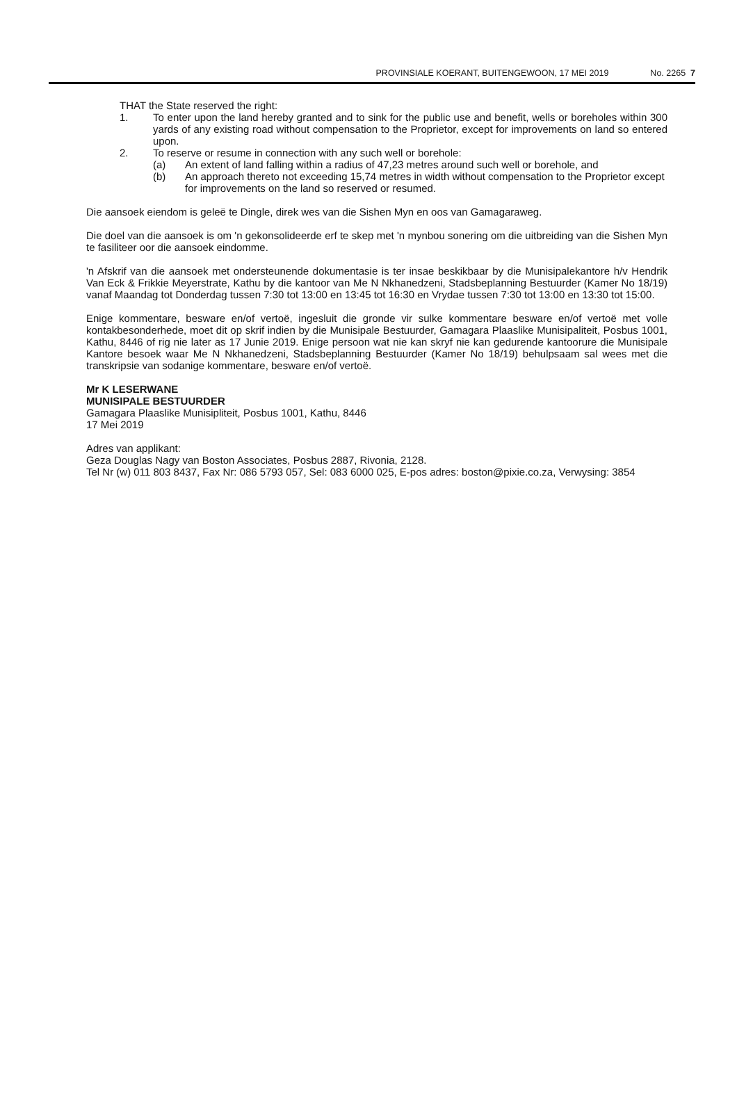PROVINSIALE KOERANT, BUITENGEWOON, 17 MEI 2019 No. 2265 7
THAT the State reserved the right:
1. To enter upon the land hereby granted and to sink for the public use and benefit, wells or boreholes within 300 yards of any existing road without compensation to the Proprietor, except for improvements on land so entered upon.
2. To reserve or resume in connection with any such well or borehole:
(a) An extent of land falling within a radius of 47,23 metres around such well or borehole, and
(b) An approach thereto not exceeding 15,74 metres in width without compensation to the Proprietor except for improvements on the land so reserved or resumed.
Die aansoek eiendom is geleë te Dingle, direk wes van die Sishen Myn en oos van Gamagaraweg.
Die doel van die aansoek is om 'n gekonsolideerde erf te skep met 'n mynbou sonering om die uitbreiding van die Sishen Myn te fasiliteer oor die aansoek eindomme.
'n Afskrif van die aansoek met ondersteunende dokumentasie is ter insae beskikbaar by die Munisipalekantore h/v Hendrik Van Eck & Frikkie Meyerstrate, Kathu by die kantoor van Me N Nkhanedzeni, Stadsbeplanning Bestuurder (Kamer No 18/19) vanaf Maandag tot Donderdag tussen 7:30 tot 13:00 en 13:45 tot 16:30 en Vrydae tussen 7:30 tot 13:00 en 13:30 tot 15:00.
Enige kommentare, besware en/of vertoë, ingesluit die gronde vir sulke kommentare besware en/of vertoë met volle kontakbesonderhede, moet dit op skrif indien by die Munisipale Bestuurder, Gamagara Plaaslike Munisipaliteit, Posbus 1001, Kathu, 8446 of rig nie later as 17 Junie 2019. Enige persoon wat nie kan skryf nie kan gedurende kantoorure die Munisipale Kantore besoek waar Me N Nkhanedzeni, Stadsbeplanning Bestuurder (Kamer No 18/19) behulpsaam sal wees met die transkripsie van sodanige kommentare, besware en/of vertoë.
Mr K LESERWANE
MUNISIPALE BESTUURDER
Gamagara Plaaslike Munisipliteit, Posbus 1001, Kathu, 8446
17 Mei 2019
Adres van applikant:
Geza Douglas Nagy van Boston Associates, Posbus 2887, Rivonia, 2128.
Tel Nr (w) 011 803 8437, Fax Nr: 086 5793 057, Sel: 083 6000 025, E-pos adres: boston@pixie.co.za, Verwysing: 3854